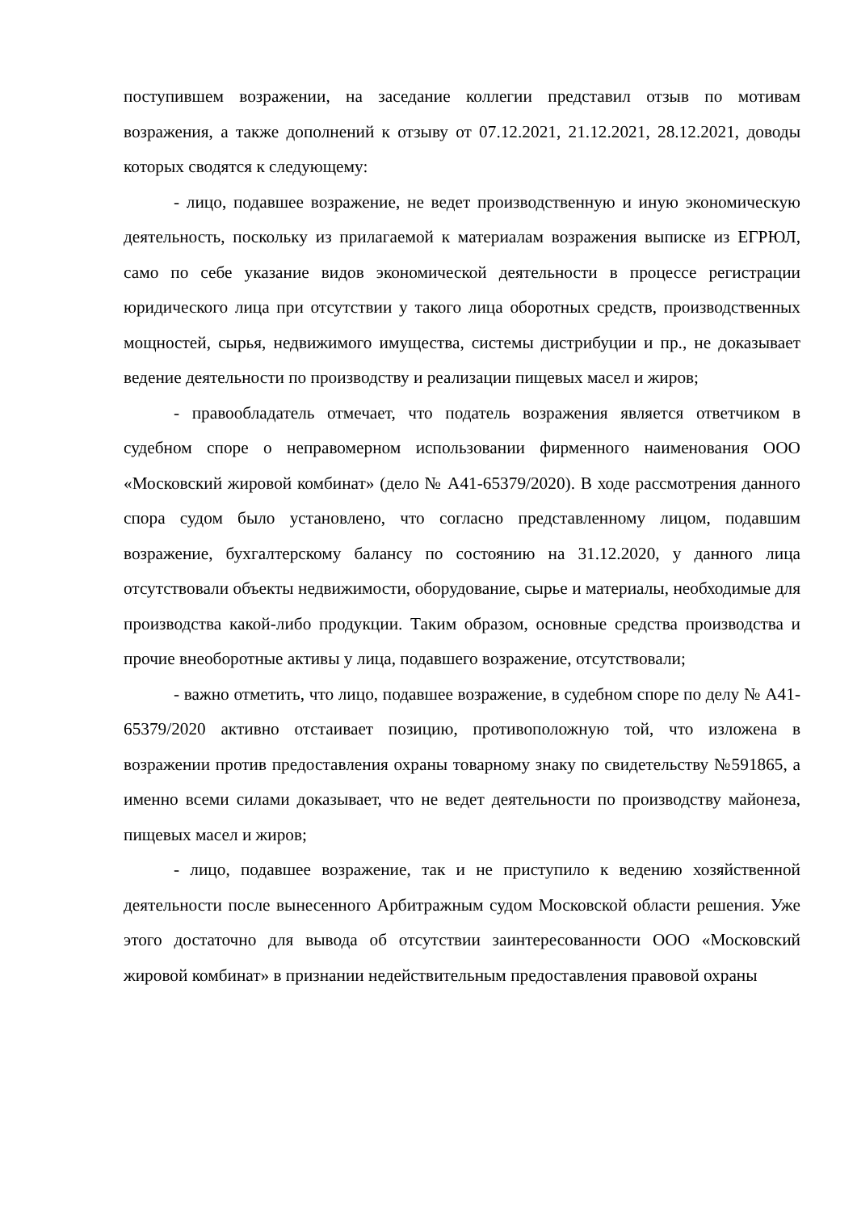поступившем возражении, на заседание коллегии представил отзыв по мотивам возражения, а также дополнений к отзыву от 07.12.2021, 21.12.2021, 28.12.2021, доводы которых сводятся к следующему:
- лицо, подавшее возражение, не ведет производственную и иную экономическую деятельность, поскольку из прилагаемой к материалам возражения выписке из ЕГРЮЛ, само по себе указание видов экономической деятельности в процессе регистрации юридического лица при отсутствии у такого лица оборотных средств, производственных мощностей, сырья, недвижимого имущества, системы дистрибуции и пр., не доказывает ведение деятельности по производству и реализации пищевых масел и жиров;
- правообладатель отмечает, что податель возражения является ответчиком в судебном споре о неправомерном использовании фирменного наименования ООО «Московский жировой комбинат» (дело № А41-65379/2020). В ходе рассмотрения данного спора судом было установлено, что согласно представленному лицом, подавшим возражение, бухгалтерскому балансу по состоянию на 31.12.2020, у данного лица отсутствовали объекты недвижимости, оборудование, сырье и материалы, необходимые для производства какой-либо продукции. Таким образом, основные средства производства и прочие внеоборотные активы у лица, подавшего возражение, отсутствовали;
- важно отметить, что лицо, подавшее возражение, в судебном споре по делу № А41-65379/2020 активно отстаивает позицию, противоположную той, что изложена в возражении против предоставления охраны товарному знаку по свидетельству №591865, а именно всеми силами доказывает, что не ведет деятельности по производству майонеза, пищевых масел и жиров;
- лицо, подавшее возражение, так и не приступило к ведению хозяйственной деятельности после вынесенного Арбитражным судом Московской области решения. Уже этого достаточно для вывода об отсутствии заинтересованности ООО «Московский жировой комбинат» в признании недействительным предоставления правовой охраны